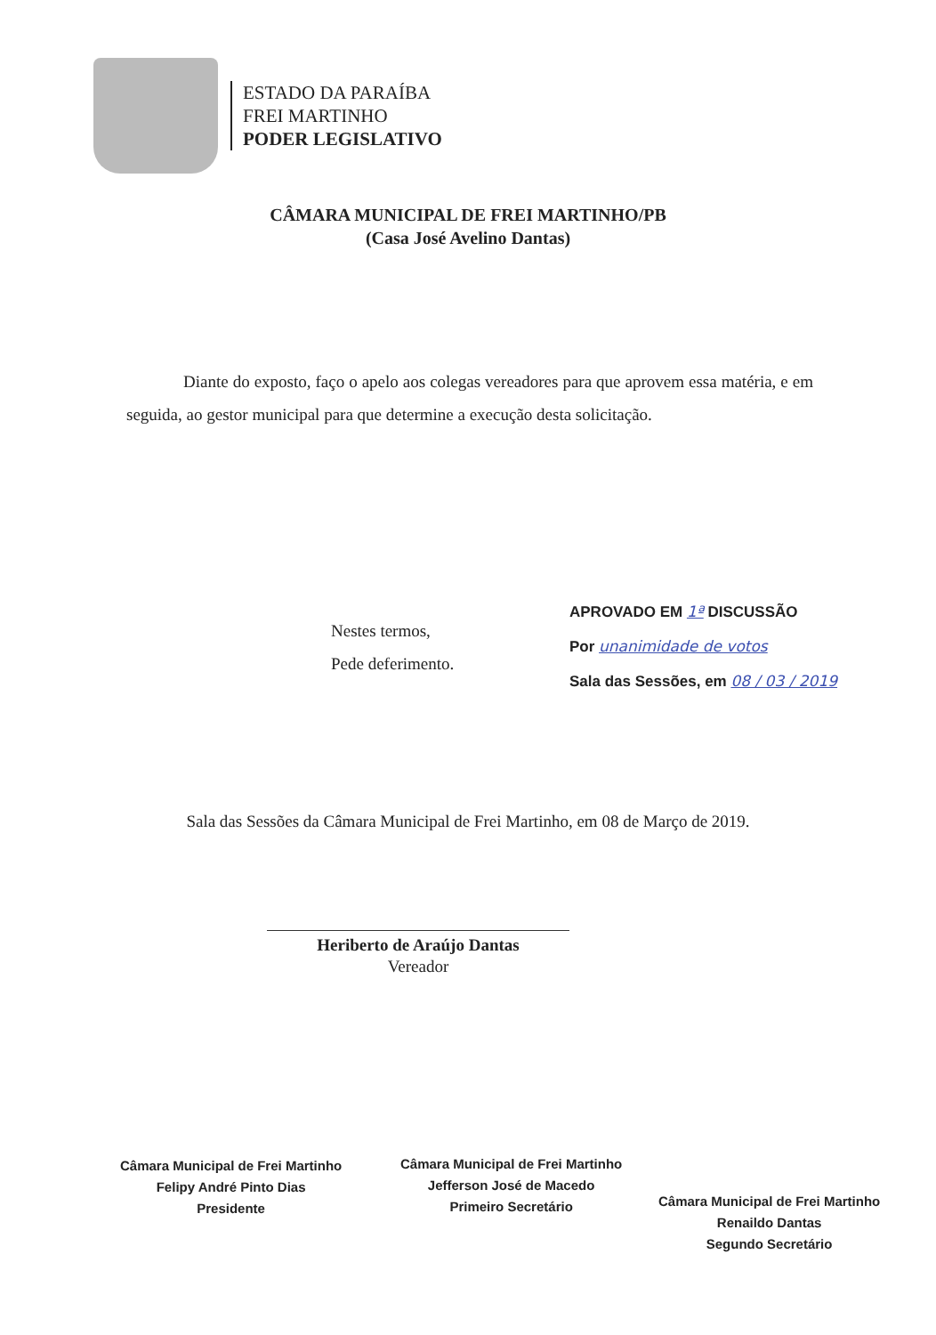ESTADO DA PARAÍBA
FREI MARTINHO
PODER LEGISLATIVO
CÂMARA MUNICIPAL DE FREI MARTINHO/PB
(Casa José Avelino Dantas)
Diante do exposto, faço o apelo aos colegas vereadores para que aprovem essa matéria, e em seguida, ao gestor municipal para que determine a execução desta solicitação.
Nestes termos,
Pede deferimento.
APROVADO EM 1ª DISCUSSÃO
Por unanimidade de votos
Sala das Sessões, em 08 / 03 / 2019
Sala das Sessões da Câmara Municipal de Frei Martinho, em 08 de Março de 2019.
Heriberto de Araújo Dantas
Vereador
Câmara Municipal de Frei Martinho
Felipy André Pinto Dias
Presidente
Câmara Municipal de Frei Martinho
Jefferson José de Macedo
Primeiro Secretário
Câmara Municipal de Frei Martinho
Renaildo Dantas
Segundo Secretário